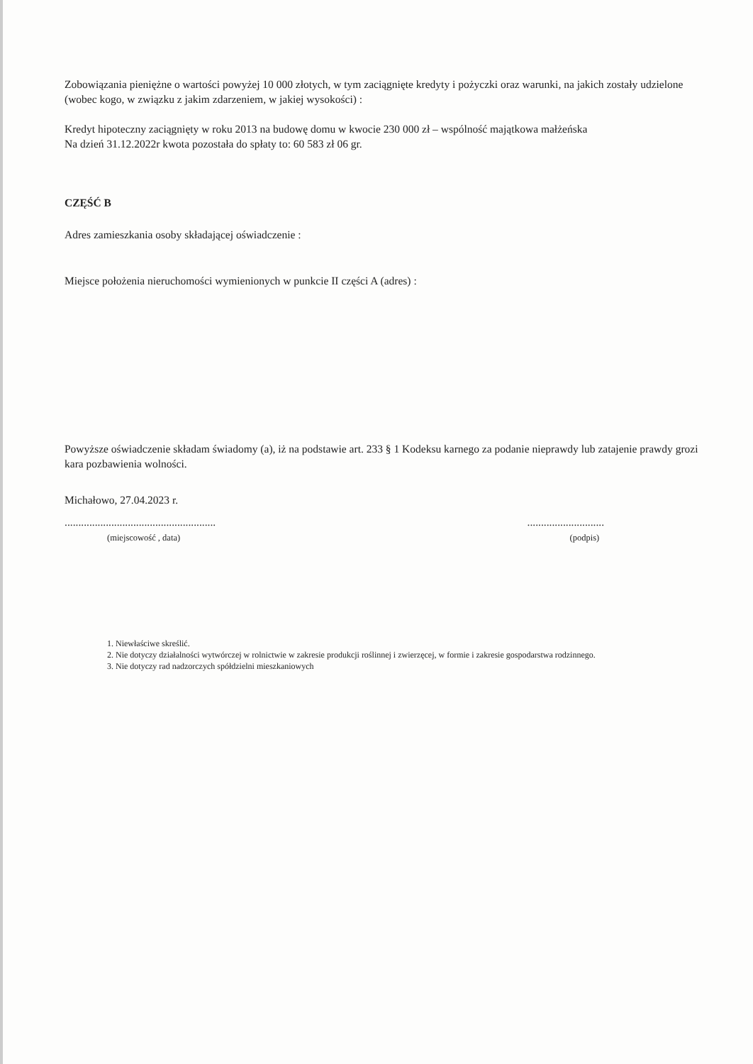Zobowiązania pieniężne o wartości powyżej 10 000 złotych, w tym zaciągnięte kredyty i pożyczki oraz warunki, na jakich zostały udzielone (wobec kogo, w związku z jakim zdarzeniem, w jakiej wysokości) :
Kredyt hipoteczny zaciągnięty w roku 2013 na budowę domu w kwocie 230 000 zł – wspólność majątkowa małżeńska
Na dzień 31.12.2022r kwota pozostała do spłaty to: 60 583 zł 06 gr.
CZĘŚĆ B
Adres zamieszkania osoby składającej oświadczenie :
Miejsce położenia nieruchomości wymienionych w punkcie II części A (adres) :
Powyższe oświadczenie składam świadomy (a), iż na podstawie art. 233 § 1 Kodeksu karnego za podanie nieprawdy lub zatajenie prawdy grozi kara pozbawienia wolności.
Michałowo, 27.04.2023 r.
.......................................................
(miejscowość , data)
............................
(podpis)
1. Niewłaściwe skreślić.
2. Nie dotyczy działalności wytwórczej w rolnictwie w zakresie produkcji roślinnej i zwierzęcej, w formie i zakresie gospodarstwa rodzinnego.
3. Nie dotyczy rad nadzorczych spółdzielni mieszkaniowych